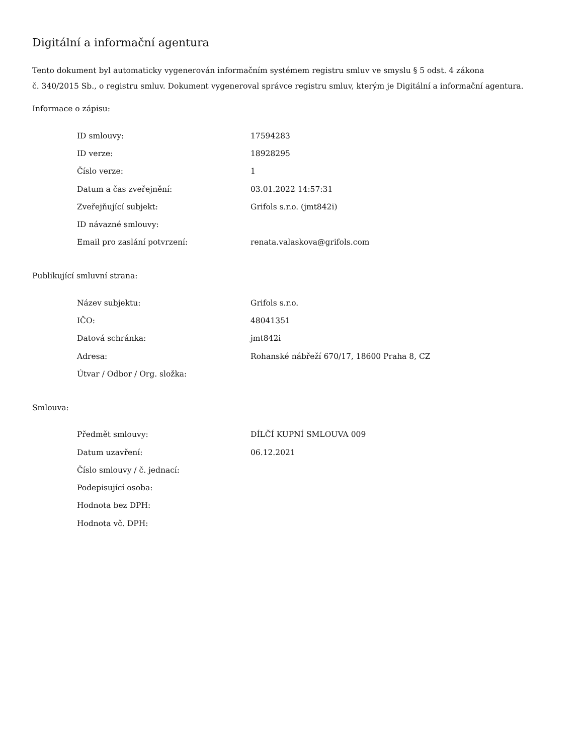Digitální a informační agentura
Tento dokument byl automaticky vygenerován informačním systémem registru smluv ve smyslu § 5 odst. 4 zákona
č. 340/2015 Sb., o registru smluv. Dokument vygeneroval správce registru smluv, kterým je Digitální a informační agentura.
Informace o zápisu:
| ID smlouvy: | 17594283 |
| ID verze: | 18928295 |
| Číslo verze: | 1 |
| Datum a čas zveřejnění: | 03.01.2022 14:57:31 |
| Zveřejňující subjekt: | Grifols s.r.o. (jmt842i) |
| ID návazné smlouvy: | |
| Email pro zaslání potvrzení: | renata.valaskova@grifols.com |
Publikující smluvní strana:
| Název subjektu: | Grifols s.r.o. |
| IČO: | 48041351 |
| Datová schránka: | jmt842i |
| Adresa: | Rohanské nábřeží 670/17, 18600 Praha 8, CZ |
| Útvar / Odbor / Org. složka: | |
Smlouva:
| Předmět smlouvy: | DÍLČÍ KUPNÍ SMLOUVA 009 |
| Datum uzavření: | 06.12.2021 |
| Číslo smlouvy / č. jednací: | |
| Podepisující osoba: | |
| Hodnota bez DPH: | |
| Hodnota vč. DPH: | |